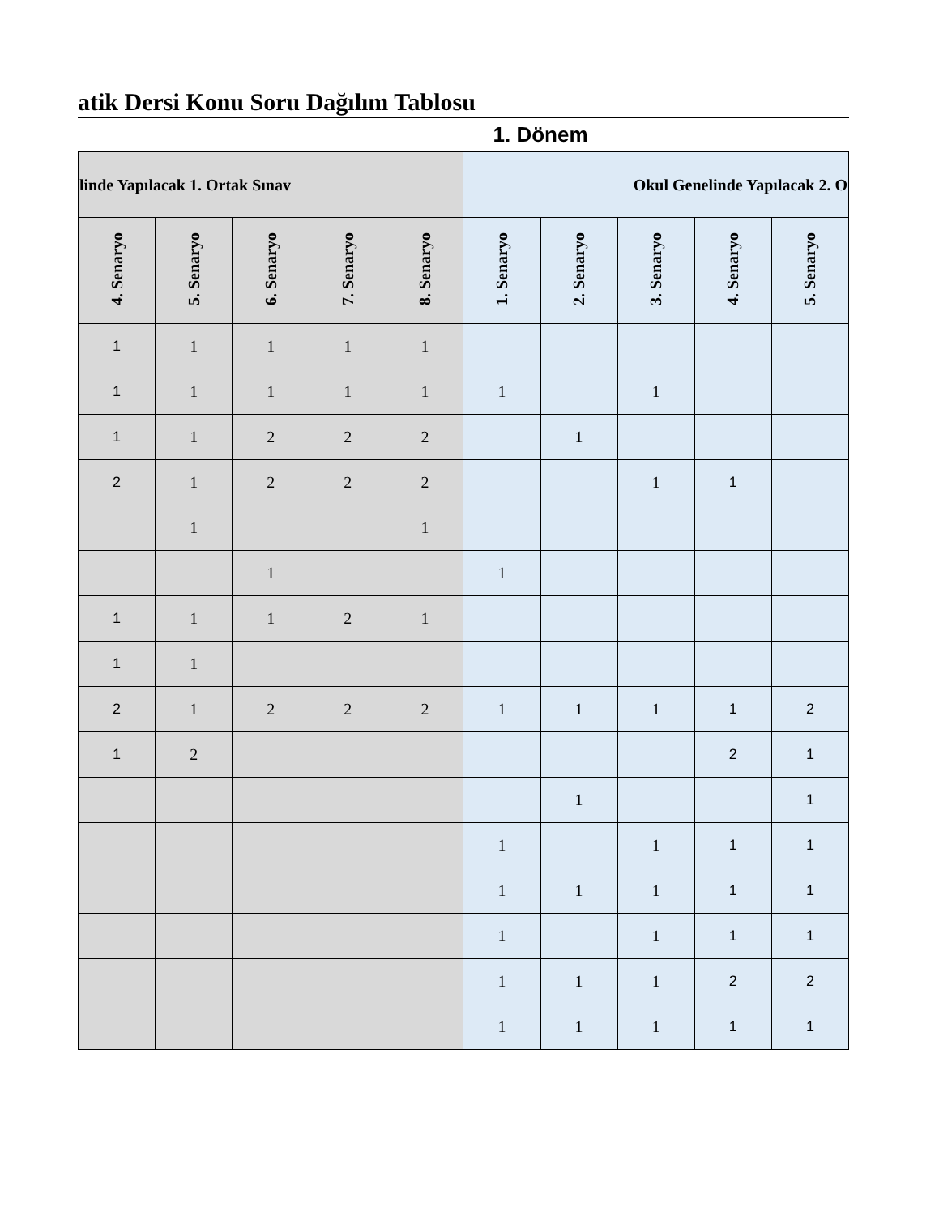atik Dersi Konu Soru Dağılım Tablosu
1. Dönem
| linde Yapılacak 1. Ortak Sınav | | | | | Okul Genelinde Yapılacak 2. O | | | | |
| --- | --- | --- | --- | --- | --- | --- | --- | --- | --- |
| 4. Senaryo | 5. Senaryo | 6. Senaryo | 7. Senaryo | 8. Senaryo | 1. Senaryo | 2. Senaryo | 3. Senaryo | 4. Senaryo | 5. Senaryo |
| 1 | 1 | 1 | 1 | 1 | | | | | |
| 1 | 1 | 1 | 1 | 1 | 1 | | 1 | | |
| 1 | 1 | 2 | 2 | 2 | | 1 | | | |
| 2 | 1 | 2 | 2 | 2 | | | 1 | 1 | |
| | 1 | | | 1 | | | | | |
| | | 1 | | | 1 | | | | |
| 1 | 1 | 1 | 2 | 1 | | | | | |
| 1 | 1 | | | | | | | | |
| 2 | 1 | 2 | 2 | 2 | 1 | 1 | 1 | 1 | 2 |
| 1 | 2 | | | | | | | 2 | 1 |
| | | | | | | 1 | | | 1 |
| | | | | | 1 | | 1 | 1 | 1 |
| | | | | | 1 | 1 | 1 | 1 | 1 |
| | | | | | 1 | | 1 | 1 | 1 |
| | | | | | 1 | 1 | 1 | 2 | 2 |
| | | | | | 1 | 1 | 1 | 1 | 1 |